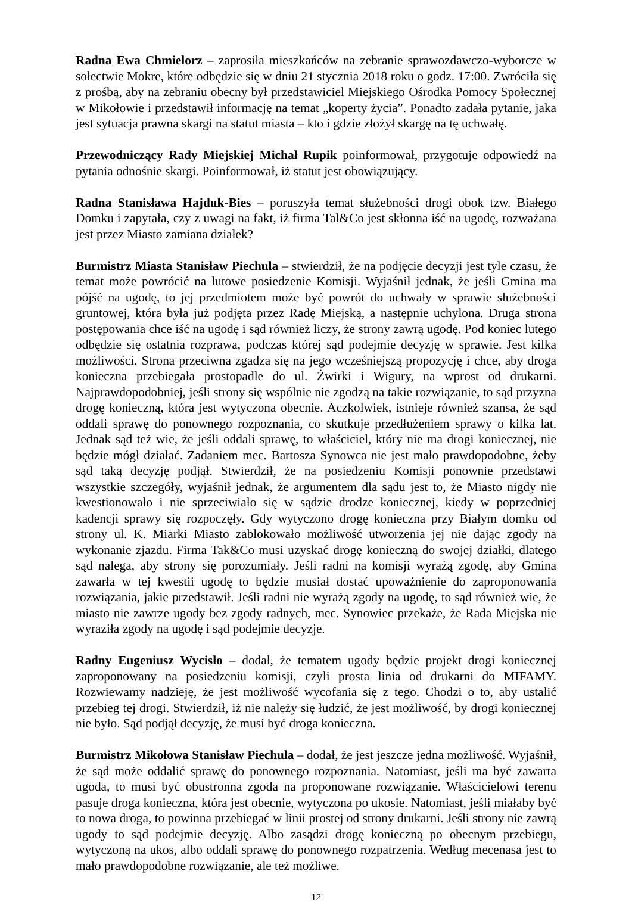Radna Ewa Chmielorz – zaprosiła mieszkańców na zebranie sprawozdawczo-wyborcze w sołectwie Mokre, które odbędzie się w dniu 21 stycznia 2018 roku o godz. 17:00. Zwróciła się z prośbą, aby na zebraniu obecny był przedstawiciel Miejskiego Ośrodka Pomocy Społecznej w Mikołowie i przedstawił informację na temat „koperty życia”. Ponadto zadała pytanie, jaka jest sytuacja prawna skargi na statut miasta – kto i gdzie złożył skargę na tę uchwałę.
Przewodniczący Rady Miejskiej Michał Rupik poinformował, przygotuje odpowiedź na pytania odnośnie skargi. Poinformował, iż statut jest obowiązujący.
Radna Stanisława Hajduk-Bies – poruszyła temat służebności drogi obok tzw. Białego Domku i zapytała, czy z uwagi na fakt, iż firma Tal&Co jest skłonna iść na ugodę, rozważana jest przez Miasto zamiana działek?
Burmistrz Miasta Stanisław Piechula – stwierdził, że na podjęcie decyzji jest tyle czasu, że temat może powrócić na lutowe posiedzenie Komisji. Wyjaśnił jednak, że jeśli Gmina ma pójść na ugodę, to jej przedmiotem może być powrót do uchwały w sprawie służebności gruntowej, która była już podjęta przez Radę Miejską, a następnie uchylona. Druga strona postępowania chce iść na ugodę i sąd również liczy, że strony zawrą ugodę. Pod koniec lutego odbędzie się ostatnia rozprawa, podczas której sąd podejmie decyzję w sprawie. Jest kilka możliwości. Strona przeciwna zgadza się na jego wcześniejszą propozycję i chce, aby droga konieczna przebiegała prostopadle do ul. Żwirki i Wigury, na wprost od drukarni. Najprawdopodobniej, jeśli strony się wspólnie nie zgodzą na takie rozwiązanie, to sąd przyzna drogę konieczną, która jest wytyczona obecnie. Aczkolwiek, istnieje również szansa, że sąd oddali sprawę do ponownego rozpoznania, co skutkuje przedłużeniem sprawy o kilka lat. Jednak sąd też wie, że jeśli oddali sprawę, to właściciel, który nie ma drogi koniecznej, nie będzie mógł działać. Zadaniem mec. Bartosza Synowca nie jest mało prawdopodobne, żeby sąd taką decyzję podjął. Stwierdził, że na posiedzeniu Komisji ponownie przedstawi wszystkie szczegóły, wyjaśnił jednak, że argumentem dla sądu jest to, że Miasto nigdy nie kwestionowało i nie sprzeciwiało się w sądzie drodze koniecznej, kiedy w poprzedniej kadencji sprawy się rozpoczęły. Gdy wytyczono drogę konieczna przy Białym domku od strony ul. K. Miarki Miasto zablokowało możliwość utworzenia jej nie dając zgody na wykonanie zjazdu. Firma Tak&Co musi uzyskać drogę konieczną do swojej działki, dlatego sąd nalega, aby strony się porozumiały. Jeśli radni na komisji wyrażą zgodę, aby Gmina zawarła w tej kwestii ugodę to będzie musiał dostać upoważnienie do zaproponowania rozwiązania, jakie przedstawił. Jeśli radni nie wyrażą zgody na ugodę, to sąd również wie, że miasto nie zawrze ugody bez zgody radnych, mec. Synowiec przekaże, że Rada Miejska nie wyraziła zgody na ugodę i sąd podejmie decyzje.
Radny Eugeniusz Wycisło – dodał, że tematem ugody będzie projekt drogi koniecznej zaproponowany na posiedzeniu komisji, czyli prosta linia od drukarni do MIFAMY. Rozwiewamy nadzieję, że jest możliwość wycofania się z tego. Chodzi o to, aby ustalić przebieg tej drogi. Stwierdził, iż nie należy się łudzić, że jest możliwość, by drogi koniecznej nie było. Sąd podjął decyzję, że musi być droga konieczna.
Burmistrz Mikołowa Stanisław Piechula – dodał, że jest jeszcze jedna możliwość. Wyjaśnił, że sąd może oddalić sprawę do ponownego rozpoznania. Natomiast, jeśli ma być zawarta ugoda, to musi być obustronna zgoda na proponowane rozwiązanie. Właścicielowi terenu pasuje droga konieczna, która jest obecnie, wytyczona po ukosie. Natomiast, jeśli miałaby być to nowa droga, to powinna przebiegać w linii prostej od strony drukarni. Jeśli strony nie zawrą ugody to sąd podejmie decyzję. Albo zasądzi drogę konieczną po obecnym przebiegu, wytyczoną na ukos, albo oddali sprawę do ponownego rozpatrzenia. Według mecenasa jest to mało prawdopodobne rozwiązanie, ale też możliwe.
12